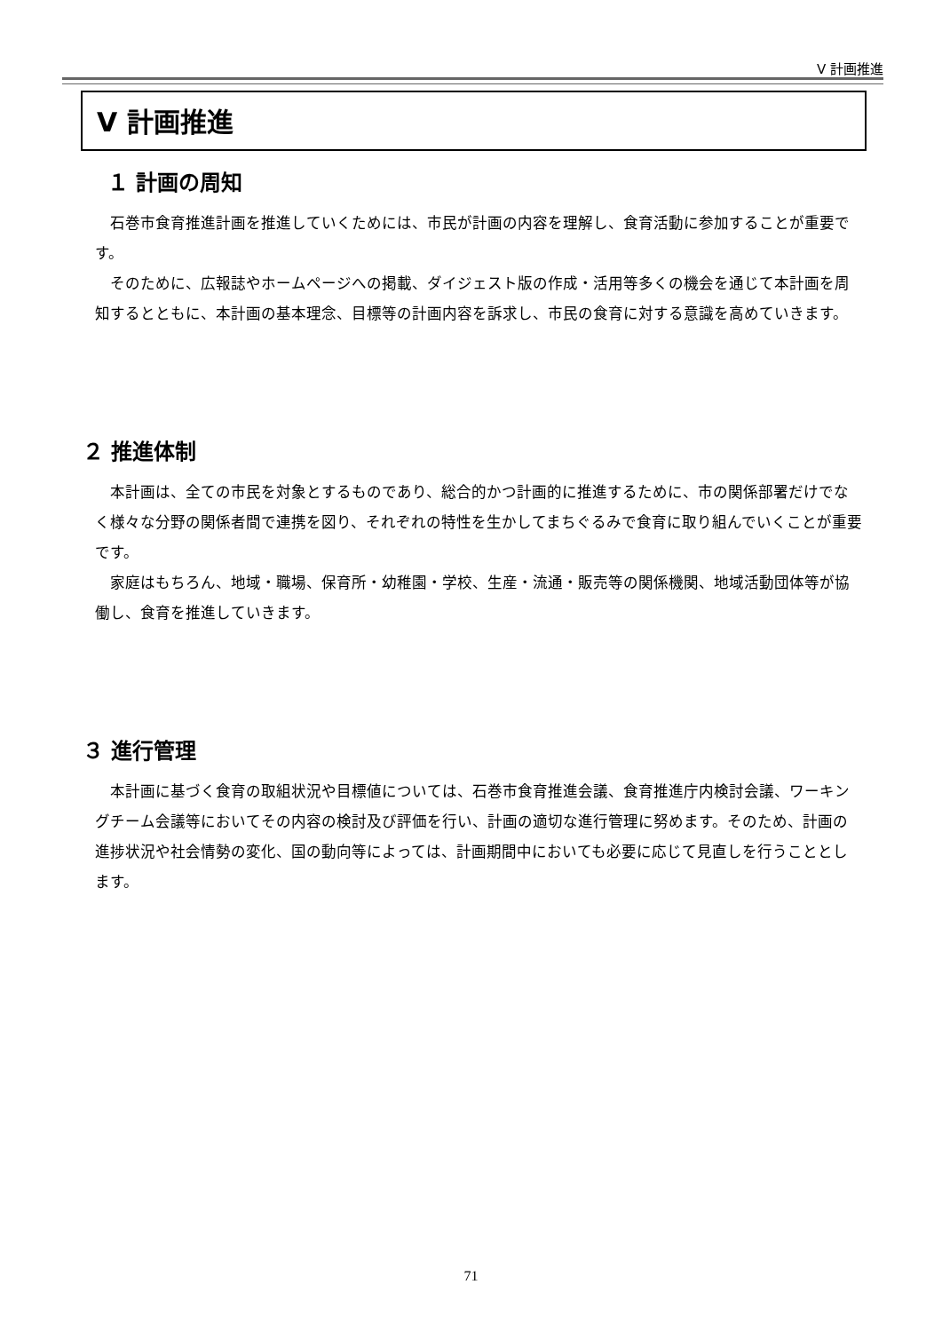Ⅴ 計画推進
Ⅴ 計画推進
１ 計画の周知
石巻市食育推進計画を推進していくためには、市民が計画の内容を理解し、食育活動に参加することが重要です。
そのために、広報誌やホームページへの掲載、ダイジェスト版の作成・活用等多くの機会を通じて本計画を周知するとともに、本計画の基本理念、目標等の計画内容を訴求し、市民の食育に対する意識を高めていきます。
２ 推進体制
本計画は、全ての市民を対象とするものであり、総合的かつ計画的に推進するために、市の関係部署だけでなく様々な分野の関係者間で連携を図り、それぞれの特性を生かしてまちぐるみで食育に取り組んでいくことが重要です。
家庭はもちろん、地域・職場、保育所・幼稚園・学校、生産・流通・販売等の関係機関、地域活動団体等が協働し、食育を推進していきます。
３ 進行管理
本計画に基づく食育の取組状況や目標値については、石巻市食育推進会議、食育推進庁内検討会議、ワーキングチーム会議等においてその内容の検討及び評価を行い、計画の適切な進行管理に努めます。そのため、計画の進捗状況や社会情勢の変化、国の動向等によっては、計画期間中においても必要に応じて見直しを行うこととします。
71